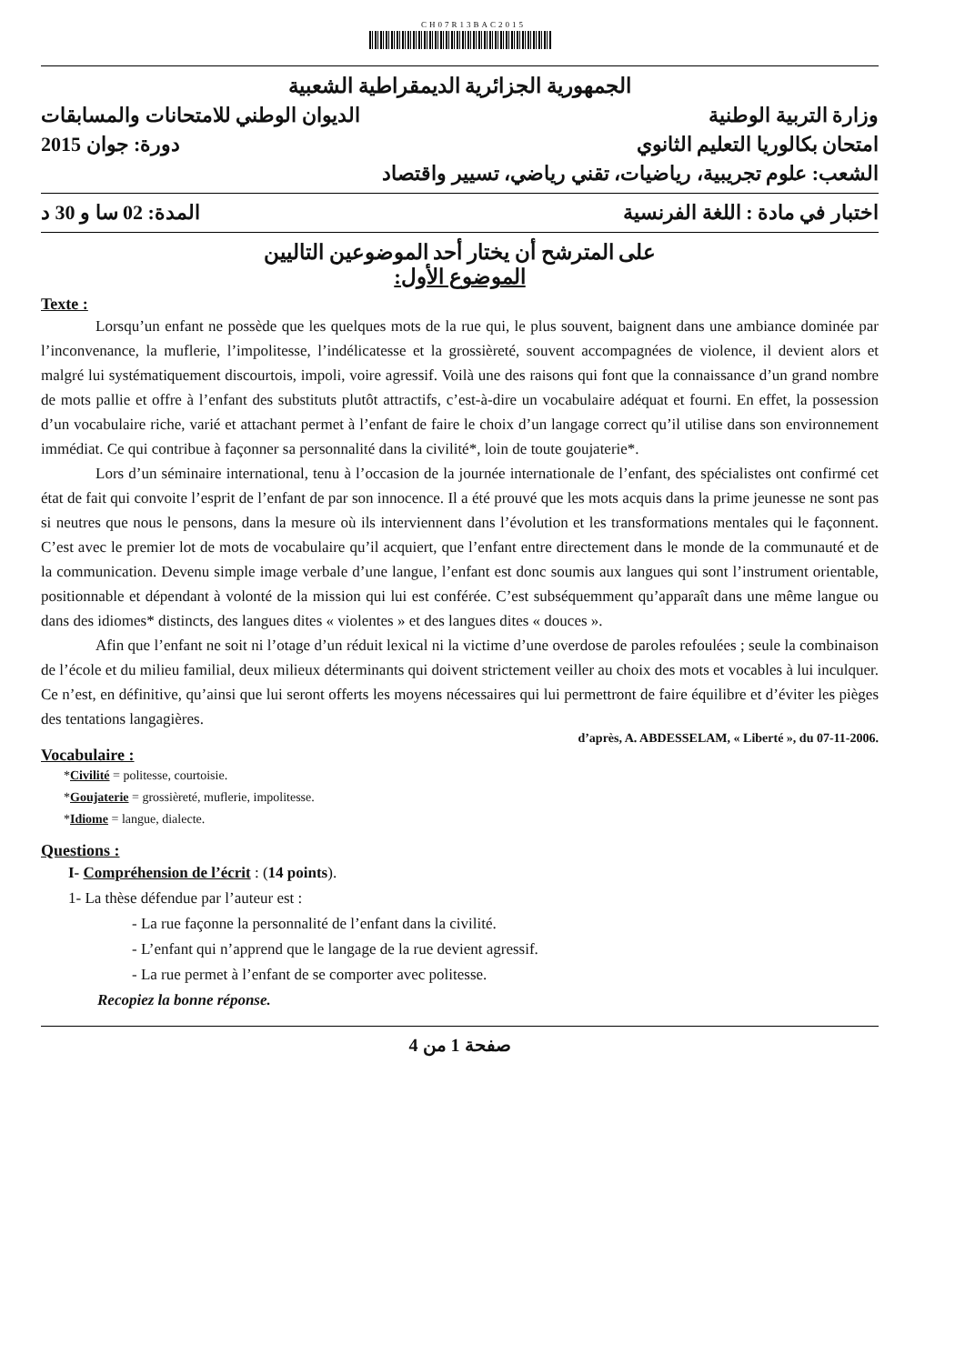CH07R13BAC2015
الجمهورية الجزائرية الديمقراطية الشعبية
وزارة التربية الوطنية الديوان الوطني للامتحانات والمسابقات
امتحان بكالوريا التعليم الثانوي دورة: جوان 2015
الشعب: علوم تجريبية، رياضيات، تقني رياضي، تسيير واقتصاد
اختبار في مادة : اللغة الفرنسية المدة: 02 سا و 30 د
على المترشح أن يختار أحد الموضوعين التاليين
الموضوع الأول:
Texte :
Lorsqu’un enfant ne possède que les quelques mots de la rue qui, le plus souvent, baignent dans une ambiance dominée par l’inconvenance, la muflerie, l’impolitesse, l’indélicatesse et la grossièreté, souvent accompagnées de violence, il devient alors et malgré lui systématiquement discourtois, impoli, voire agressif. Voilà une des raisons qui font que la connaissance d’un grand nombre de mots pallie et offre à l’enfant des substituts plutôt attractifs, c’est-à-dire un vocabulaire adéquat et fourni. En effet, la possession d’un vocabulaire riche, varié et attachant permet à l’enfant de faire le choix d’un langage correct qu’il utilise dans son environnement immédiat. Ce qui contribue à façonner sa personnalité dans la civilité*, loin de toute goujaterie*.
Lors d’un séminaire international, tenu à l’occasion de la journée internationale de l’enfant, des spécialistes ont confirmé cet état de fait qui convoite l’esprit de l’enfant de par son innocence. Il a été prouvé que les mots acquis dans la prime jeunesse ne sont pas si neutres que nous le pensons, dans la mesure où ils interviennent dans l’évolution et les transformations mentales qui le façonnent. C’est avec le premier lot de mots de vocabulaire qu’il acquiert, que l’enfant entre directement dans le monde de la communauté et de la communication. Devenu simple image verbale d’une langue, l’enfant est donc soumis aux langues qui sont l’instrument orientable, positionnable et dépendant à volonté de la mission qui lui est conférée. C’est subséquemment qu’apparaît dans une même langue ou dans des idiomes* distincts, des langues dites « violentes » et des langues dites « douces ».
Afin que l’enfant ne soit ni l’otage d’un réduit lexical ni la victime d’une overdose de paroles refoulées ; seule la combinaison de l’école et du milieu familial, deux milieux déterminants qui doivent strictement veiller au choix des mots et vocables à lui inculquer. Ce n’est, en définitive, qu’ainsi que lui seront offerts les moyens nécessaires qui lui permettront de faire équilibre et d’éviter les pièges des tentations langagières.
d’après, A. ABDESSELAM, « Liberté », du 07-11-2006.
Vocabulaire :
*Civilité = politesse, courtoisie.
*Goujaterie = grossièreté, muflerie, impolitesse.
*Idiome = langue, dialecte.
Questions :
I- Compréhension de l’écrit : (14 points).
1- La thèse défendue par l’auteur est :
- La rue façonne la personnalité de l’enfant dans la civilité.
- L’enfant qui n’apprend que le langage de la rue devient agressif.
- La rue permet à l’enfant de se comporter avec politesse.
Recopiez la bonne réponse.
صفحة 1 من 4